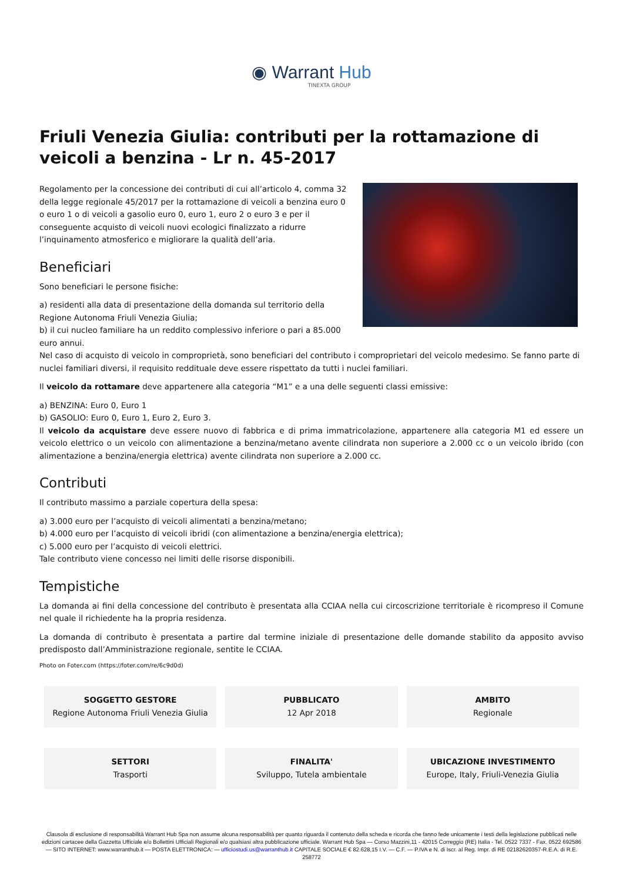◉ Warrant Hub
TINEXTA GROUP
Friuli Venezia Giulia: contributi per la rottamazione di veicoli a benzina - Lr n. 45-2017
Regolamento per la concessione dei contributi di cui all’articolo 4, comma 32 della legge regionale 45/2017 per la rottamazione di veicoli a benzina euro 0 o euro 1 o di veicoli a gasolio euro 0, euro 1, euro 2 o euro 3 e per il conseguente acquisto di veicoli nuovi ecologici finalizzato a ridurre l’inquinamento atmosferico e migliorare la qualità dell’aria.
Beneficiari
Sono beneficiari le persone fisiche:
a) residenti alla data di presentazione della domanda sul territorio della Regione Autonoma Friuli Venezia Giulia;
b) il cui nucleo familiare ha un reddito complessivo inferiore o pari a 85.000 euro annui.
Nel caso di acquisto di veicolo in comproprietà, sono beneficiari del contributo i comproprietari del veicolo medesimo. Se fanno parte di nuclei familiari diversi, il requisito reddituale deve essere rispettato da tutti i nuclei familiari.
Il veicolo da rottamare deve appartenere alla categoria “M1” e a una delle seguenti classi emissive:
a) BENZINA: Euro 0, Euro 1
b) GASOLIO: Euro 0, Euro 1, Euro 2, Euro 3.
Il veicolo da acquistare deve essere nuovo di fabbrica e di prima immatricolazione, appartenere alla categoria M1 ed essere un veicolo elettrico o un veicolo con alimentazione a benzina/metano avente cilindrata non superiore a 2.000 cc o un veicolo ibrido (con alimentazione a benzina/energia elettrica) avente cilindrata non superiore a 2.000 cc.
Contributi
Il contributo massimo a parziale copertura della spesa:
a) 3.000 euro per l’acquisto di veicoli alimentati a benzina/metano;
b) 4.000 euro per l’acquisto di veicoli ibridi (con alimentazione a benzina/energia elettrica);
c) 5.000 euro per l’acquisto di veicoli elettrici.
Tale contributo viene concesso nei limiti delle risorse disponibili.
Tempistiche
La domanda ai fini della concessione del contributo è presentata alla CCIAA nella cui circoscrizione territoriale è ricompreso il Comune nel quale il richiedente ha la propria residenza.
La domanda di contributo è presentata a partire dal termine iniziale di presentazione delle domande stabilito da apposito avviso predisposto dall’Amministrazione regionale, sentite le CCIAA.
Photo on Foter.com (https://foter.com/re/6c9d0d)
SOGGETTO GESTORE
Regione Autonoma Friuli Venezia Giulia
PUBBLICATO
12 Apr 2018
AMBITO
Regionale
SETTORI
Trasporti
FINALITA'
Sviluppo, Tutela ambientale
UBICAZIONE INVESTIMENTO
Europe, Italy, Friuli-Venezia Giulia
Clausola di esclusione di responsabilità Warrant Hub Spa non assume alcuna responsabilità per quanto riguarda il contenuto della scheda e ricorda che fanno fede unicamente i testi della legislazione pubblicati nelle edizioni cartacee della Gazzetta Ufficiale e/o Bollettini Ufficiali Regionali e/o qualsiasi altra pubblicazione ufficiale. Warrant Hub Spa — Corso Mazzini,11 - 42015 Correggio (RE) Italia - Tel. 0522 7337 - Fax. 0522 692586 — SITO INTERNET: www.warranthub.it — POSTA ELETTRONICA: — ufficiostudi.us@warranthub.it CAPITALE SOCIALE € 82.628,15 I.V. — C.F. — P.IVA e N. di Iscr. al Reg. Impr. di RE 02182620357-R.E.A. di R.E. 258772